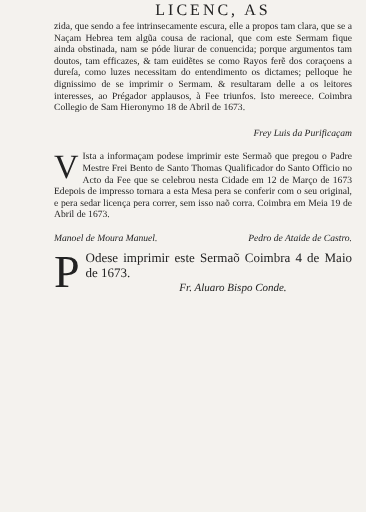LICENC, AS
zida, que sendo a fee intrinsecamente escura, elle a propos tam clara, que se a Naçam Hebrea tem algũa cousa de racional, que com este Sermam fique ainda obstinada, nam se póde liurar de conuencida; porque argumentos tam doutos, tam efficazes, & tam euidẽtes se como Rayos ferẽ dos coraçoens a dureſa, como luzes necessitam do entendimento os dictames; pelloque he dignissimo de se imprimir o Sermam. & resultaram delle a os leitores interesses, ao Prégador applausos, à Fee triunfos. Isto mereece. Coimbra Collegio de Sam Hieronymo 18 de Abril de 1673.
Frey Luis da Purificaçam
VIsta a informaçam podese imprimir este Sermaõ que pregou o Padre Mestre Frei Bento de Santo Thomas Qualificador do Santo Officio no Acto da Fee que se celebrou nesta Cidade em 12 de Março de 1673 Edepois de impresso tornara a esta Mesa pera se conferir com o seu original, e pera sedar licença pera correr, sem isso naõ corra. Coimbra em Meia 19 de Abril de 1673.
Manoel de Moura Manuel. Pedro de Ataide de Castro.
POdese imprimir este Sermaõ Coimbra 4 de Maio de 1673.
Fr. Aluaro Bispo Conde.